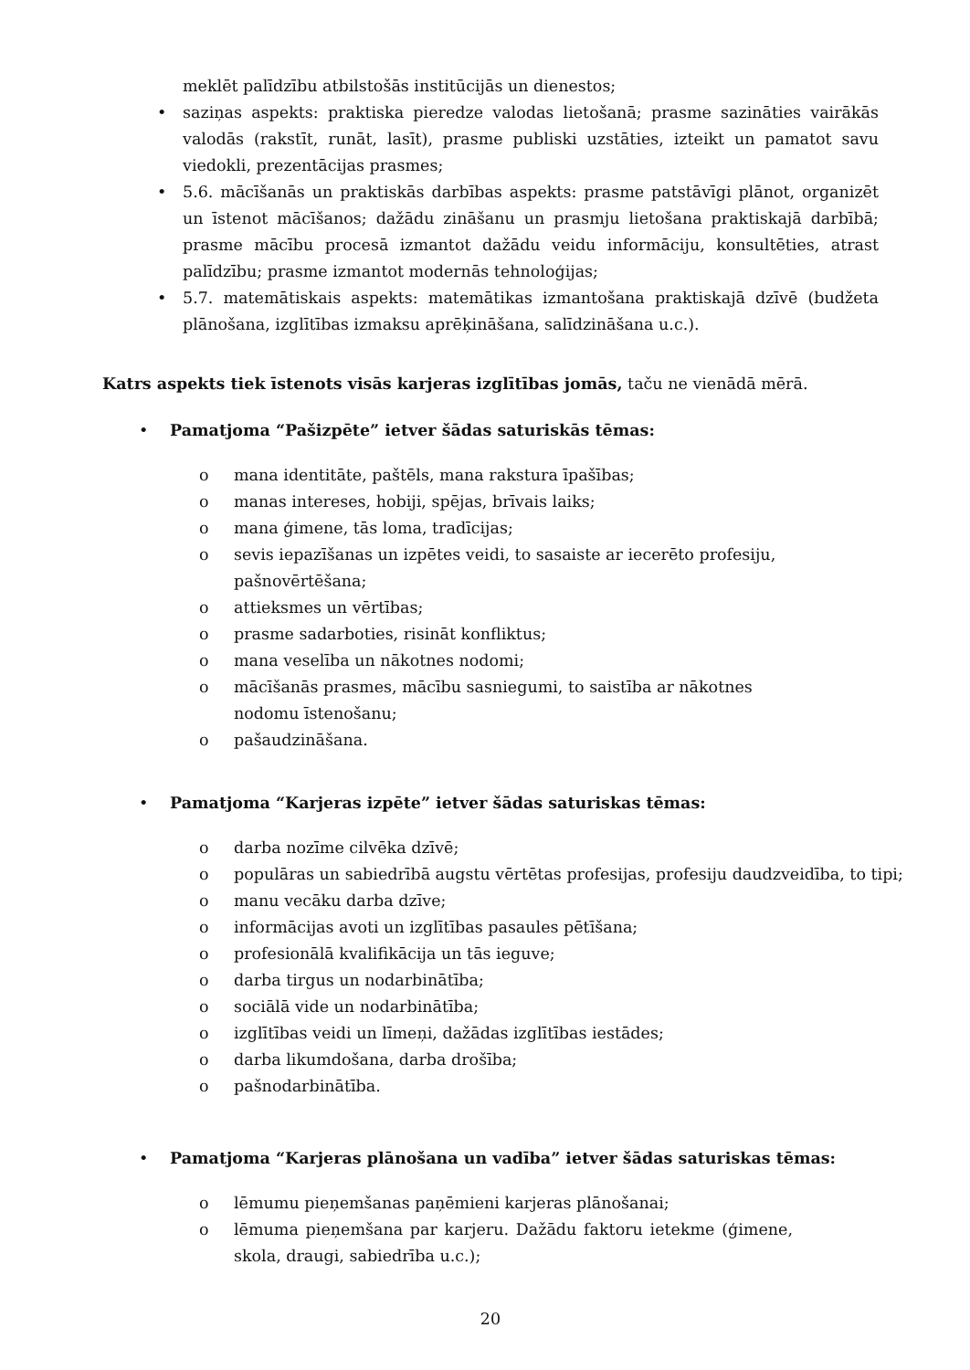meklēt palīdzību atbilstošās institūcijās un dienestos;
• saziņas aspekts: praktiska pieredze valodas lietošanā; prasme sazināties vairākās valodās (rakstīt, runāt, lasīt), prasme publiski uzstāties, izteikt un pamatot savu viedokli, prezentācijas prasmes;
• 5.6. mācīšanās un praktiskās darbības aspekts: prasme patstāvīgi plānot, organizēt un īstenot mācīšanos; dažādu zināšanu un prasmju lietošana praktiskajā darbībā; prasme mācību procesā izmantot dažādu veidu informāciju, konsultēties, atrast palīdzību; prasme izmantot modernās tehnoloģijas;
• 5.7. matemātiskais aspekts: matemātikas izmantošana praktiskajā dzīvē (budžeta plānošana, izglītības izmaksu aprēķināšana, salīdzināšana u.c.).
Katrs aspekts tiek īstenots visās karjeras izglītības jomās, taču ne vienādā mērā.
• Pamatjoma “Pašizpēte” ietver šādas saturiskās tēmas:
o mana identitāte, paštēls, mana rakstura īpašības;
o manas intereses, hobiji, spējas, brīvais laiks;
o mana ģimene, tās loma, tradīcijas;
o sevis iepazīšanas un izpētes veidi, to sasaiste ar iecerēto profesiju, pašnovērtēšana;
o attieksmes un vērtības;
o prasme sadarboties, risināt konfliktus;
o mana veselība un nākotnes nodomi;
o mācīšanās prasmes, mācību sasniegumi, to saistība ar nākotnes nodomu īstenošanu;
o pašaudzināšana.
• Pamatjoma “Karjeras izpēte” ietver šādas saturiskas tēmas:
o darba nozīme cilvēka dzīvē;
o populāras un sabiedrībā augstu vērtētas profesijas, profesiju daudzveidība, to tipi;
o manu vecāku darba dzīve;
o informācijas avoti un izglītības pasaules pētīšana;
o profesionālā kvalifikācija un tās ieguve;
o darba tirgus un nodarbinātība;
o sociālā vide un nodarbinātība;
o izglītības veidi un līmeņi, dažādas izglītības iestādes;
o darba likumdošana, darba drošība;
o pašnodarbinātība.
• Pamatjoma “Karjeras plānošana un vadība” ietver šādas saturiskas tēmas:
o lēmumu pieņemšanas paņēmieni karjeras plānošanai;
o lēmuma pieņemšana par karjeru. Dažādu faktoru ietekme (ģimene, skola, draugi, sabiedrība u.c.);
20